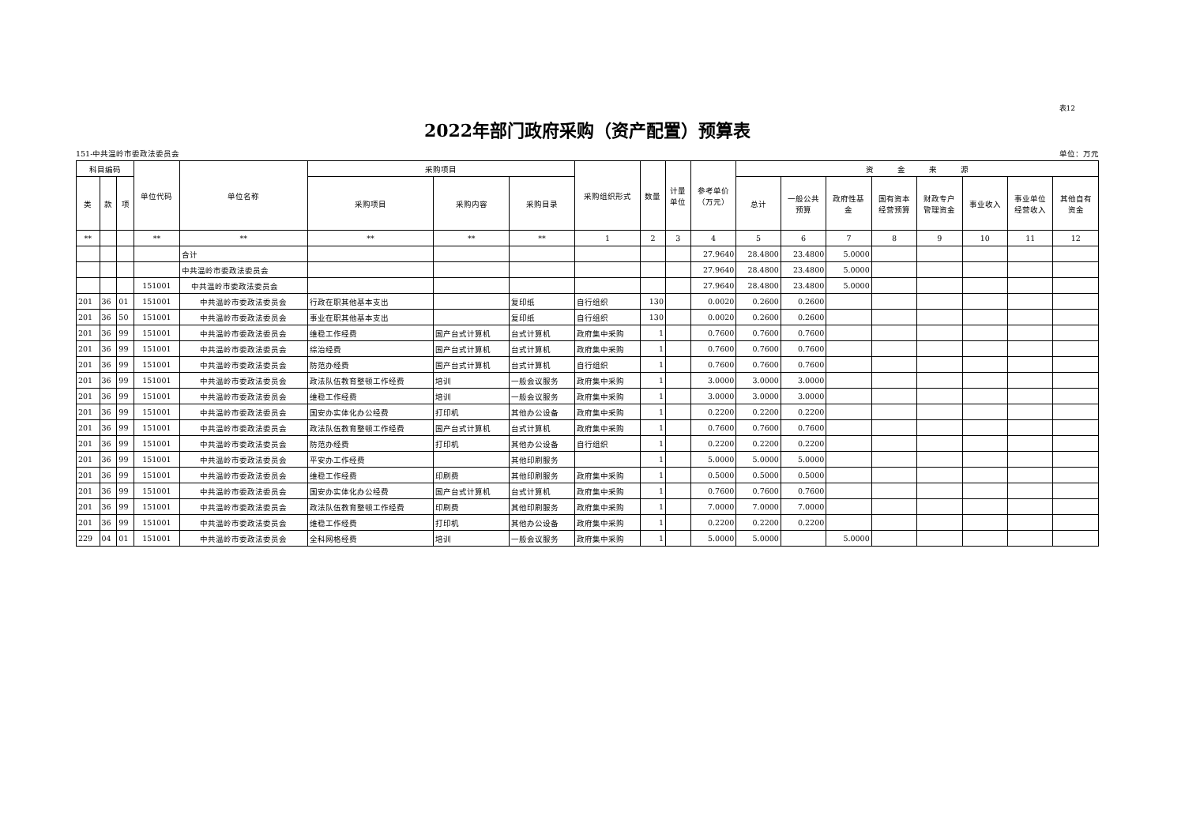表12
2022年部门政府采购（资产配置）预算表
151-中共温岭市委政法委员会 单位：万元
| 科目编码 | | | 单位代码 | 单位名称 | 采购项目 | | | 采购组织形式 | 数量 | 计量 单位 | 参考单价 （万元） | 资 金 来 源 | | | | | | | |
| --- | --- | --- | --- | --- | --- | --- | --- | --- | --- | --- | --- | --- | --- | --- | --- | --- | --- | --- | --- |
| 类 | 款 | 项 | | | 采购项目 | 采购内容 | 采购目录 | | | | | 总计 | 一般公共 预算 | 政府性基 金 | 国有资本 经营预算 | 财政专户 管理资金 | 事业收入 | 事业单位 经营收入 | 其他自有 资金 |
| ** | | | ** | ** | ** | ** | ** | 1 | 2 | 3 | 4 | 5 | 6 | 7 | 8 | 9 | 10 | 11 | 12 |
| | | | | 合计 | | | | | | | 27.9640 | 28.4800 | 23.4800 | 5.0000 | | | | | |
| | | | | 中共温岭市委政法委员会 | | | | | | | 27.9640 | 28.4800 | 23.4800 | 5.0000 | | | | | |
| | | | 151001 | 中共温岭市委政法委员会 | | | | | | | 27.9640 | 28.4800 | 23.4800 | 5.0000 | | | | | |
| 201 | 36 | 01 | 151001 | 中共温岭市委政法委员会 | 行政在职其他基本支出 | | 复印纸 | 自行组织 | 130 | | 0.0020 | 0.2600 | 0.2600 | | | | | | |
| 201 | 36 | 50 | 151001 | 中共温岭市委政法委员会 | 事业在职其他基本支出 | | 复印纸 | 自行组织 | 130 | | 0.0020 | 0.2600 | 0.2600 | | | | | | |
| 201 | 36 | 99 | 151001 | 中共温岭市委政法委员会 | 维稳工作经费 | 国产台式计算机 | 台式计算机 | 政府集中采购 | 1 | | 0.7600 | 0.7600 | 0.7600 | | | | | | |
| 201 | 36 | 99 | 151001 | 中共温岭市委政法委员会 | 综治经费 | 国产台式计算机 | 台式计算机 | 政府集中采购 | 1 | | 0.7600 | 0.7600 | 0.7600 | | | | | | |
| 201 | 36 | 99 | 151001 | 中共温岭市委政法委员会 | 防范办经费 | 国产台式计算机 | 台式计算机 | 自行组织 | 1 | | 0.7600 | 0.7600 | 0.7600 | | | | | | |
| 201 | 36 | 99 | 151001 | 中共温岭市委政法委员会 | 政法队伍教育整顿工作经费 | 培训 | 一般会议服务 | 政府集中采购 | 1 | | 3.0000 | 3.0000 | 3.0000 | | | | | | |
| 201 | 36 | 99 | 151001 | 中共温岭市委政法委员会 | 维稳工作经费 | 培训 | 一般会议服务 | 政府集中采购 | 1 | | 3.0000 | 3.0000 | 3.0000 | | | | | | |
| 201 | 36 | 99 | 151001 | 中共温岭市委政法委员会 | 国安办实体化办公经费 | 打印机 | 其他办公设备 | 政府集中采购 | 1 | | 0.2200 | 0.2200 | 0.2200 | | | | | | |
| 201 | 36 | 99 | 151001 | 中共温岭市委政法委员会 | 政法队伍教育整顿工作经费 | 国产台式计算机 | 台式计算机 | 政府集中采购 | 1 | | 0.7600 | 0.7600 | 0.7600 | | | | | | |
| 201 | 36 | 99 | 151001 | 中共温岭市委政法委员会 | 防范办经费 | 打印机 | 其他办公设备 | 自行组织 | 1 | | 0.2200 | 0.2200 | 0.2200 | | | | | | |
| 201 | 36 | 99 | 151001 | 中共温岭市委政法委员会 | 平安办工作经费 | | 其他印刷服务 | | 1 | | 5.0000 | 5.0000 | 5.0000 | | | | | | |
| 201 | 36 | 99 | 151001 | 中共温岭市委政法委员会 | 维稳工作经费 | 印刷费 | 其他印刷服务 | 政府集中采购 | 1 | | 0.5000 | 0.5000 | 0.5000 | | | | | | |
| 201 | 36 | 99 | 151001 | 中共温岭市委政法委员会 | 国安办实体化办公经费 | 国产台式计算机 | 台式计算机 | 政府集中采购 | 1 | | 0.7600 | 0.7600 | 0.7600 | | | | | | |
| 201 | 36 | 99 | 151001 | 中共温岭市委政法委员会 | 政法队伍教育整顿工作经费 | 印刷费 | 其他印刷服务 | 政府集中采购 | 1 | | 7.0000 | 7.0000 | 7.0000 | | | | | | |
| 201 | 36 | 99 | 151001 | 中共温岭市委政法委员会 | 维稳工作经费 | 打印机 | 其他办公设备 | 政府集中采购 | 1 | | 0.2200 | 0.2200 | 0.2200 | | | | | | |
| 229 | 04 | 01 | 151001 | 中共温岭市委政法委员会 | 全科网格经费 | 培训 | 一般会议服务 | 政府集中采购 | 1 | | 5.0000 | 5.0000 | | 5.0000 | | | | | |